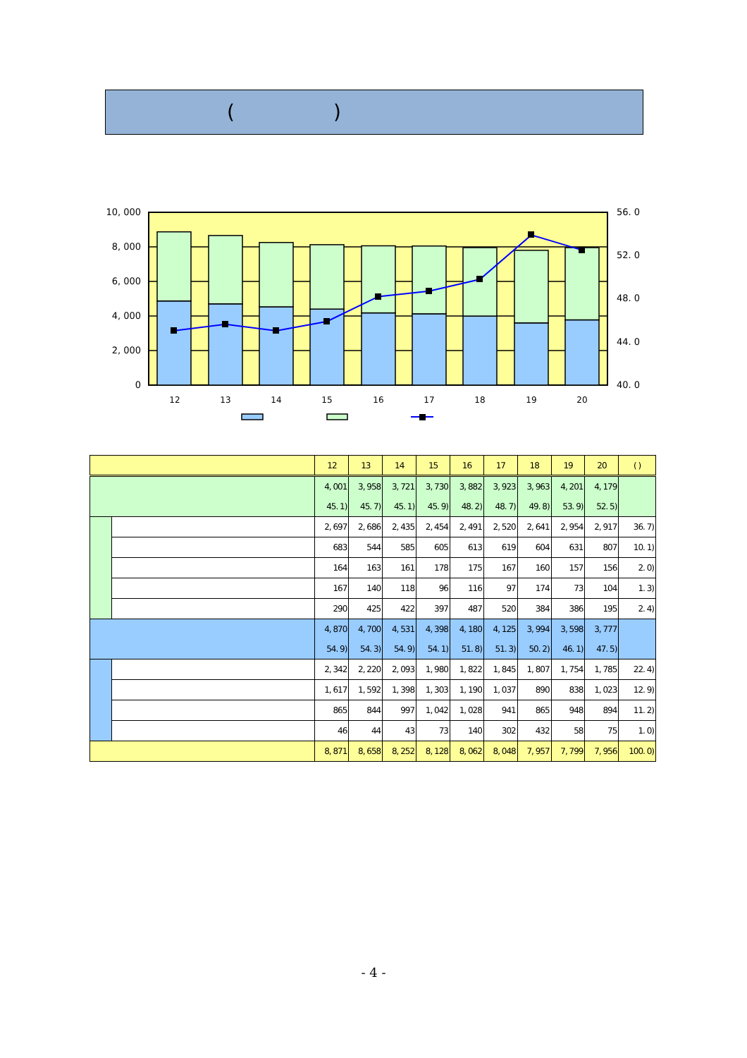()
10, 000
8, 000
6, 000
4, 000
2, 000
0
56. 0
52. 0
48. 0
44. 0
40. 0
12
13
14
15
16
17
18
19
20
| | | 12 | 13 | 14 | 15 | 16 | 17 | 18 | 19 | 20 | ( ) |
| --- | --- | --- | --- | --- | --- | --- | --- | --- | --- | --- | --- |
| | | 4, 001 45. 1) | 3, 958 45. 7) | 3, 721 45. 1) | 3, 730 45. 9) | 3, 882 48. 2) | 3, 923 48. 7) | 3, 963 49. 8) | 4, 201 53. 9) | 4, 179 52. 5) | |
| | | 2, 697 | 2, 686 | 2, 435 | 2, 454 | 2, 491 | 2, 520 | 2, 641 | 2, 954 | 2, 917 | 36. 7) |
| | | 683 | 544 | 585 | 605 | 613 | 619 | 604 | 631 | 807 | 10. 1) |
| | | 164 | 163 | 161 | 178 | 175 | 167 | 160 | 157 | 156 | 2. 0) |
| | | 167 | 140 | 118 | 96 | 116 | 97 | 174 | 73 | 104 | 1. 3) |
| | | 290 | 425 | 422 | 397 | 487 | 520 | 384 | 386 | 195 | 2. 4) |
| | | 4, 870 54. 9) | 4, 700 54. 3) | 4, 531 54. 9) | 4, 398 54. 1) | 4, 180 51. 8) | 4, 125 51. 3) | 3, 994 50. 2) | 3, 598 46. 1) | 3, 777 47. 5) | |
| | | 2, 342 | 2, 220 | 2, 093 | 1, 980 | 1, 822 | 1, 845 | 1, 807 | 1, 754 | 1, 785 | 22. 4) |
| | | 1, 617 | 1, 592 | 1, 398 | 1, 303 | 1, 190 | 1, 037 | 890 | 838 | 1, 023 | 12. 9) |
| | | 865 | 844 | 997 | 1, 042 | 1, 028 | 941 | 865 | 948 | 894 | 11. 2) |
| | | 46 | 44 | 43 | 73 | 140 | 302 | 432 | 58 | 75 | 1. 0) |
| | | 8, 871 | 8, 658 | 8, 252 | 8, 128 | 8, 062 | 8, 048 | 7, 957 | 7, 799 | 7, 956 | 100. 0) |
- 4 -